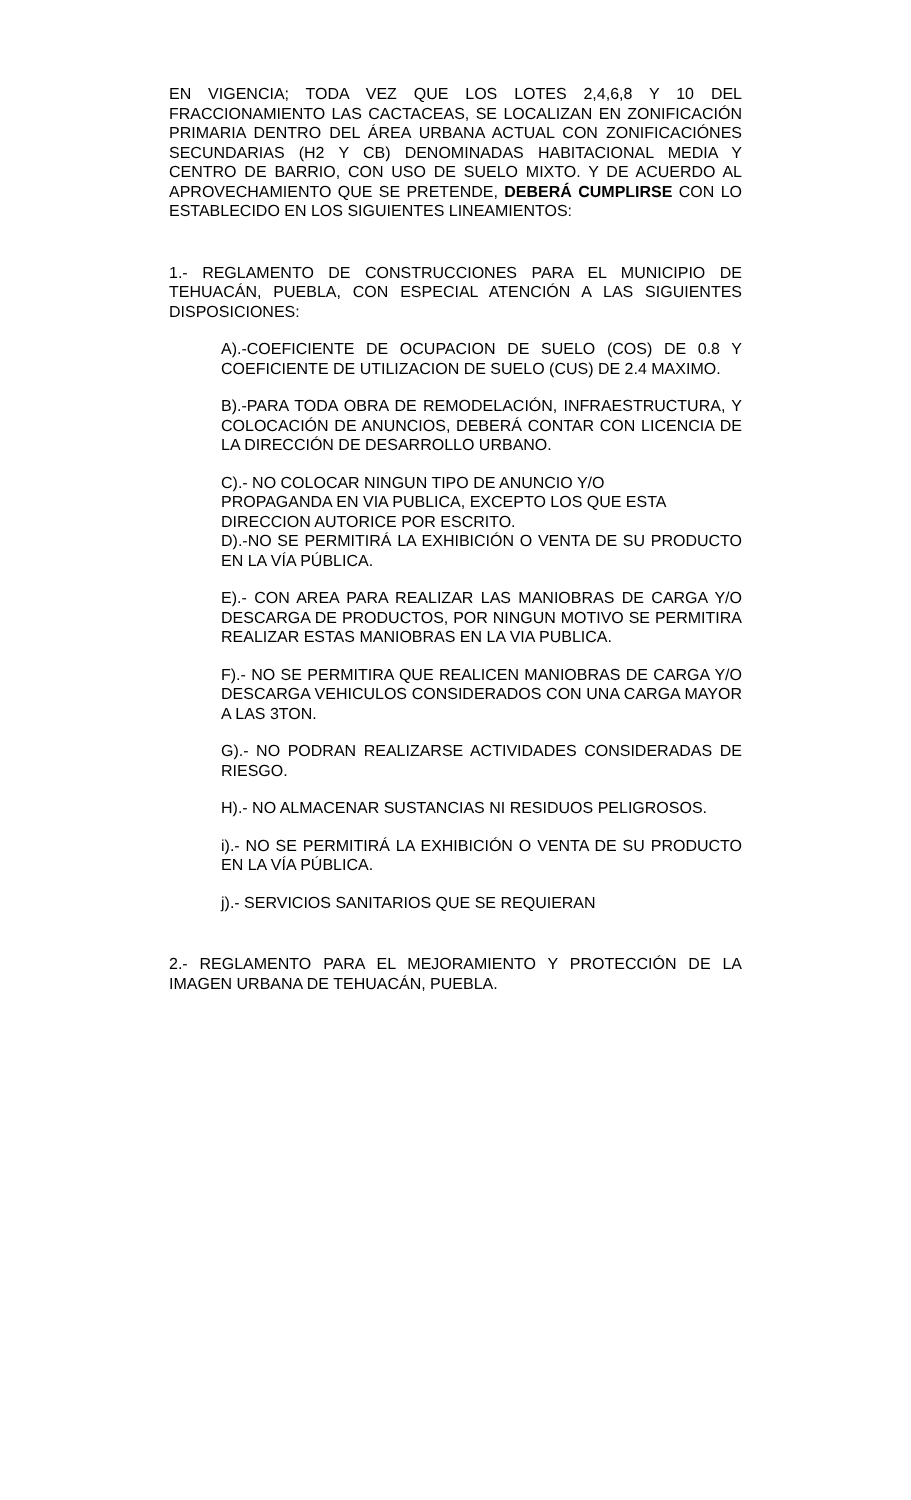EN VIGENCIA; TODA VEZ QUE LOS LOTES 2,4,6,8 Y 10 DEL FRACCIONAMIENTO LAS CACTACEAS, SE LOCALIZAN EN ZONIFICACIÓN PRIMARIA DENTRO DEL ÁREA URBANA ACTUAL CON ZONIFICACIÓNES SECUNDARIAS (H2 Y CB) DENOMINADAS HABITACIONAL MEDIA Y CENTRO DE BARRIO, CON USO DE SUELO MIXTO. Y DE ACUERDO AL APROVECHAMIENTO QUE SE PRETENDE, DEBERÁ CUMPLIRSE CON LO ESTABLECIDO EN LOS SIGUIENTES LINEAMIENTOS:
1.- REGLAMENTO DE CONSTRUCCIONES PARA EL MUNICIPIO DE TEHUACÁN, PUEBLA, CON ESPECIAL ATENCIÓN A LAS SIGUIENTES DISPOSICIONES:
A).-COEFICIENTE DE OCUPACION DE SUELO (COS) DE 0.8 Y COEFICIENTE DE UTILIZACION DE SUELO (CUS) DE 2.4 MAXIMO.
B).-PARA TODA OBRA DE REMODELACIÓN, INFRAESTRUCTURA, Y COLOCACIÓN DE ANUNCIOS, DEBERÁ CONTAR CON LICENCIA DE LA DIRECCIÓN DE DESARROLLO URBANO.
C).- NO COLOCAR NINGUN TIPO DE ANUNCIO Y/O
PROPAGANDA EN VIA PUBLICA, EXCEPTO LOS QUE ESTA
DIRECCION AUTORICE POR ESCRITO.
D).-NO SE PERMITIRÁ LA EXHIBICIÓN O VENTA DE SU PRODUCTO EN LA VÍA PÚBLICA.
E).- CON AREA PARA REALIZAR LAS MANIOBRAS DE CARGA Y/O DESCARGA DE PRODUCTOS, POR NINGUN MOTIVO SE PERMITIRA REALIZAR ESTAS MANIOBRAS EN LA VIA PUBLICA.
F).- NO SE PERMITIRA QUE REALICEN MANIOBRAS DE CARGA Y/O DESCARGA VEHICULOS CONSIDERADOS CON UNA CARGA MAYOR A LAS 3TON.
G).- NO PODRAN REALIZARSE ACTIVIDADES CONSIDERADAS DE RIESGO.
H).- NO ALMACENAR SUSTANCIAS NI RESIDUOS PELIGROSOS.
i).- NO SE PERMITIRÁ LA EXHIBICIÓN O VENTA DE SU PRODUCTO EN LA VÍA PÚBLICA.
j).- SERVICIOS SANITARIOS QUE SE REQUIERAN
2.- REGLAMENTO PARA EL MEJORAMIENTO Y PROTECCIÓN DE LA IMAGEN URBANA DE TEHUACÁN, PUEBLA.